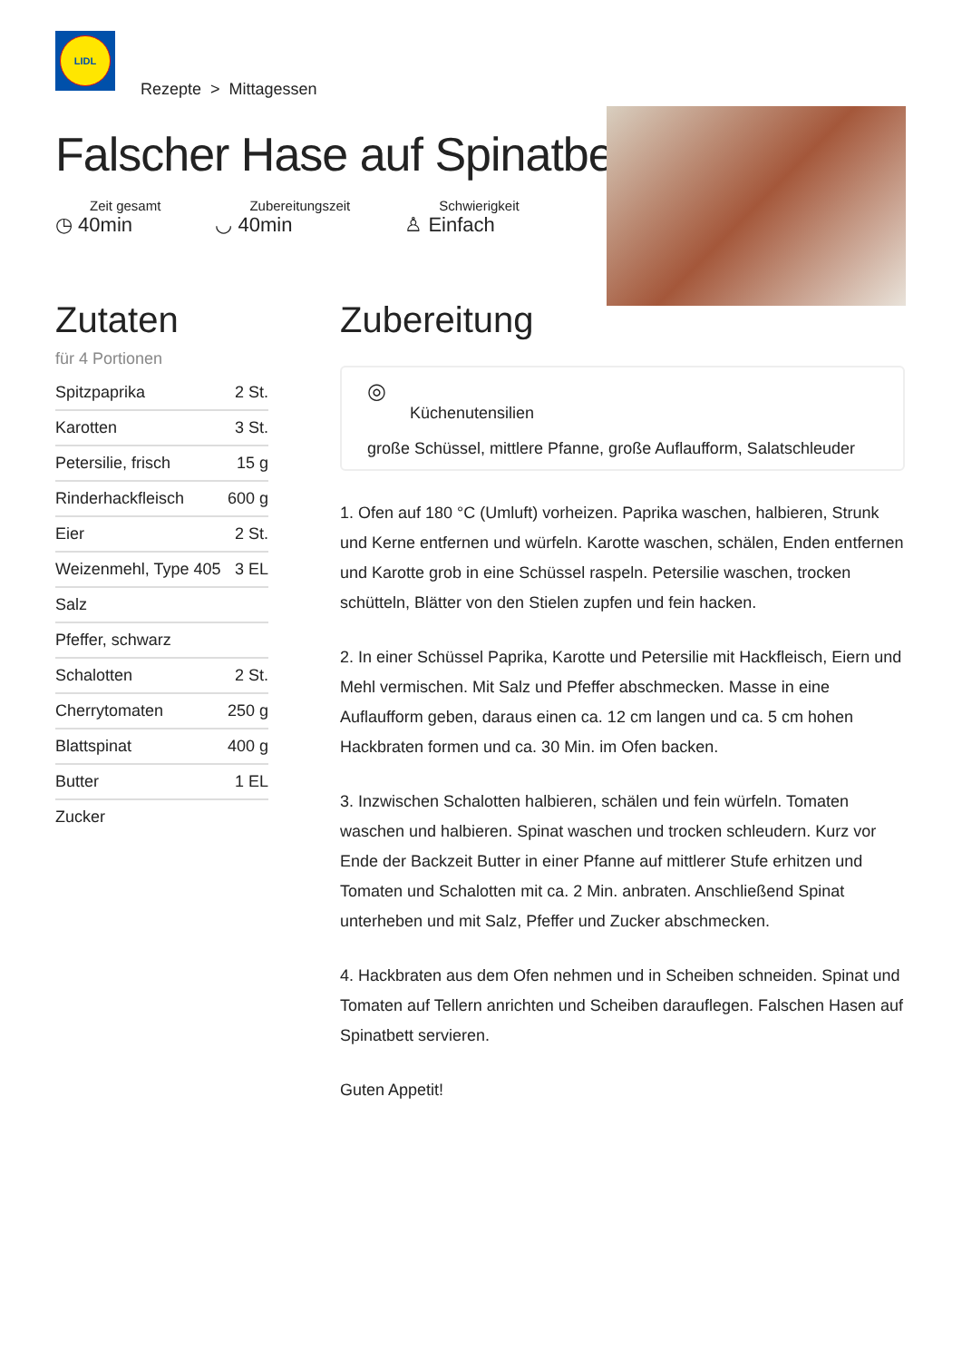LIDL
Rezepte > Mittagessen
Falscher Hase auf Spinatbett
Zeit gesamt
◷ 40min
Zubereitungszeit
◡ 40min
Schwierigkeit
♙ Einfach
Zutaten
für 4 Portionen
| Spitzpaprika | 2 St. |
| Karotten | 3 St. |
| Petersilie, frisch | 15 g |
| Rinderhackfleisch | 600 g |
| Eier | 2 St. |
| Weizenmehl, Type 405 | 3 EL |
| Salz | |
| Pfeffer, schwarz | |
| Schalotten | 2 St. |
| Cherrytomaten | 250 g |
| Blattspinat | 400 g |
| Butter | 1 EL |
| Zucker | |
Zubereitung
◎
Küchenutensilien
große Schüssel, mittlere Pfanne, große Auflaufform, Salatschleuder
1. Ofen auf 180 °C (Umluft) vorheizen. Paprika waschen, halbieren, Strunk und Kerne entfernen und würfeln. Karotte waschen, schälen, Enden entfernen und Karotte grob in eine Schüssel raspeln. Petersilie waschen, trocken schütteln, Blätter von den Stielen zupfen und fein hacken.
2. In einer Schüssel Paprika, Karotte und Petersilie mit Hackfleisch, Eiern und Mehl vermischen. Mit Salz und Pfeffer abschmecken. Masse in eine Auflaufform geben, daraus einen ca. 12 cm langen und ca. 5 cm hohen Hackbraten formen und ca. 30 Min. im Ofen backen.
3. Inzwischen Schalotten halbieren, schälen und fein würfeln. Tomaten waschen und halbieren. Spinat waschen und trocken schleudern. Kurz vor Ende der Backzeit Butter in einer Pfanne auf mittlerer Stufe erhitzen und Tomaten und Schalotten mit ca. 2 Min. anbraten. Anschließend Spinat unterheben und mit Salz, Pfeffer und Zucker abschmecken.
4. Hackbraten aus dem Ofen nehmen und in Scheiben schneiden. Spinat und Tomaten auf Tellern anrichten und Scheiben darauflegen. Falschen Hasen auf Spinatbett servieren.
Guten Appetit!